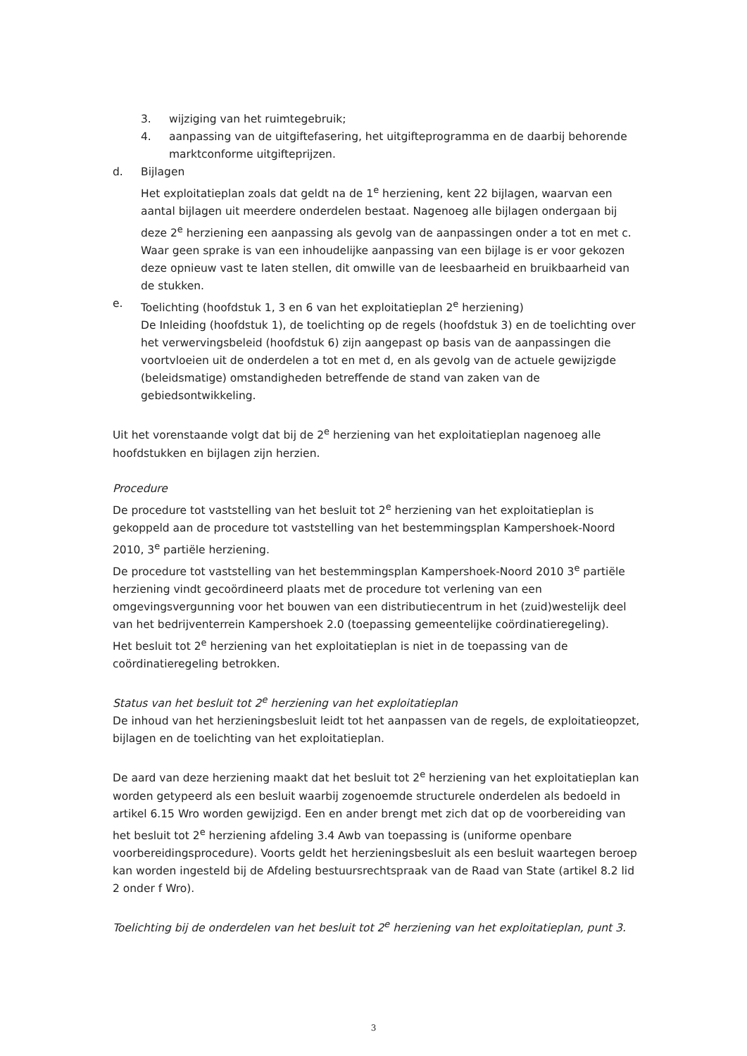3. wijziging van het ruimtegebruik;
4. aanpassing van de uitgiftefasering, het uitgifteprogramma en de daarbij behorende marktconforme uitgifteprijzen.
d. Bijlagen
Het exploitatieplan zoals dat geldt na de 1<sup>e</sup> herziening, kent 22 bijlagen, waarvan een aantal bijlagen uit meerdere onderdelen bestaat. Nagenoeg alle bijlagen ondergaan bij deze 2<sup>e</sup> herziening een aanpassing als gevolg van de aanpassingen onder a tot en met c. Waar geen sprake is van een inhoudelijke aanpassing van een bijlage is er voor gekozen deze opnieuw vast te laten stellen, dit omwille van de leesbaarheid en bruikbaarheid van de stukken.
e. Toelichting (hoofdstuk 1, 3 en 6 van het exploitatieplan 2<sup>e</sup> herziening)
De Inleiding (hoofdstuk 1), de toelichting op de regels (hoofdstuk 3) en de toelichting over het verwervingsbeleid (hoofdstuk 6) zijn aangepast op basis van de aanpassingen die voortvloeien uit de onderdelen a tot en met d, en als gevolg van de actuele gewijzigde (beleidsmatige) omstandigheden betreffende de stand van zaken van de gebiedsontwikkeling.
Uit het vorenstaande volgt dat bij de 2<sup>e</sup> herziening van het exploitatieplan nagenoeg alle hoofdstukken en bijlagen zijn herzien.
Procedure
De procedure tot vaststelling van het besluit tot 2<sup>e</sup> herziening van het exploitatieplan is gekoppeld aan de procedure tot vaststelling van het bestemmingsplan Kampershoek-Noord 2010, 3<sup>e</sup> partiële herziening.
De procedure tot vaststelling van het bestemmingsplan Kampershoek-Noord 2010 3<sup>e</sup> partiële herziening vindt gecoördineerd plaats met de procedure tot verlening van een omgevingsvergunning voor het bouwen van een distributiecentrum in het (zuid)westelijk deel van het bedrijventerrein Kampershoek 2.0 (toepassing gemeentelijke coördinatieregeling).
Het besluit tot 2<sup>e</sup> herziening van het exploitatieplan is niet in de toepassing van de coördinatieregeling betrokken.
Status van het besluit tot 2<sup>e</sup> herziening van het exploitatieplan
De inhoud van het herzieningsbesluit leidt tot het aanpassen van de regels, de exploitatieopzet, bijlagen en de toelichting van het exploitatieplan.
De aard van deze herziening maakt dat het besluit tot 2<sup>e</sup> herziening van het exploitatieplan kan worden getypeerd als een besluit waarbij zogenoemde structurele onderdelen als bedoeld in artikel 6.15 Wro worden gewijzigd. Een en ander brengt met zich dat op de voorbereiding van het besluit tot 2<sup>e</sup> herziening afdeling 3.4 Awb van toepassing is (uniforme openbare voorbereidingsprocedure). Voorts geldt het herzieningsbesluit als een besluit waartegen beroep kan worden ingesteld bij de Afdeling bestuursrechtspraak van de Raad van State (artikel 8.2 lid 2 onder f Wro).
Toelichting bij de onderdelen van het besluit tot 2<sup>e</sup> herziening van het exploitatieplan, punt 3.
3